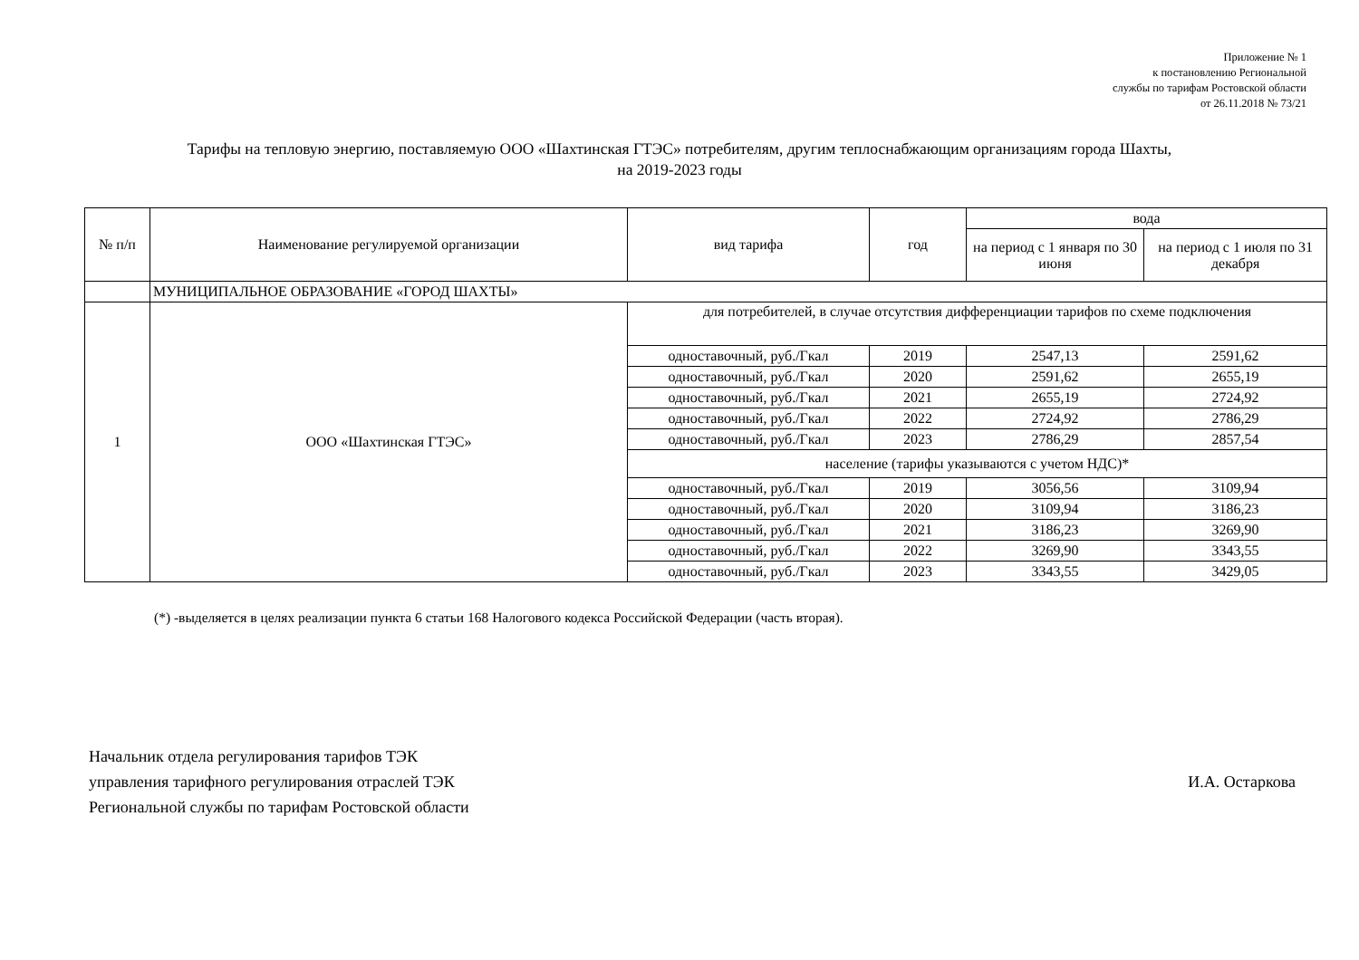Приложение № 1
к постановлению Региональной
службы по тарифам Ростовской области
от 26.11.2018 № 73/21
Тарифы на тепловую энергию, поставляемую ООО «Шахтинская ГТЭС» потребителям, другим теплоснабжающим организациям города Шахты,
на 2019-2023 годы
| № п/п | Наименование регулируемой организации | вид тарифа | год | вода | |
| --- | --- | --- | --- | --- | --- |
| | | | | на период с 1 января по 30 июня | на период с 1 июля по 31 декабря |
| | МУНИЦИПАЛЬНОЕ ОБРАЗОВАНИЕ «ГОРОД ШАХТЫ» | | | | |
| 1 | ООО «Шахтинская ГТЭС» | для потребителей, в случае отсутствия дифференциации тарифов по схеме подключения | | | |
| | | одноставочный, руб./Гкал | 2019 | 2547,13 | 2591,62 |
| | | одноставочный, руб./Гкал | 2020 | 2591,62 | 2655,19 |
| | | одноставочный, руб./Гкал | 2021 | 2655,19 | 2724,92 |
| | | одноставочный, руб./Гкал | 2022 | 2724,92 | 2786,29 |
| | | одноставочный, руб./Гкал | 2023 | 2786,29 | 2857,54 |
| | | население (тарифы указываются с учетом НДС)* | | | |
| | | одноставочный, руб./Гкал | 2019 | 3056,56 | 3109,94 |
| | | одноставочный, руб./Гкал | 2020 | 3109,94 | 3186,23 |
| | | одноставочный, руб./Гкал | 2021 | 3186,23 | 3269,90 |
| | | одноставочный, руб./Гкал | 2022 | 3269,90 | 3343,55 |
| | | одноставочный, руб./Гкал | 2023 | 3343,55 | 3429,05 |
(*) -выделяется в целях реализации пункта 6 статьи 168 Налогового кодекса Российской Федерации (часть вторая).
Начальник отдела регулирования тарифов ТЭК
управления тарифного регулирования отраслей ТЭК
Региональной службы по тарифам Ростовской области
И.А. Остаркова